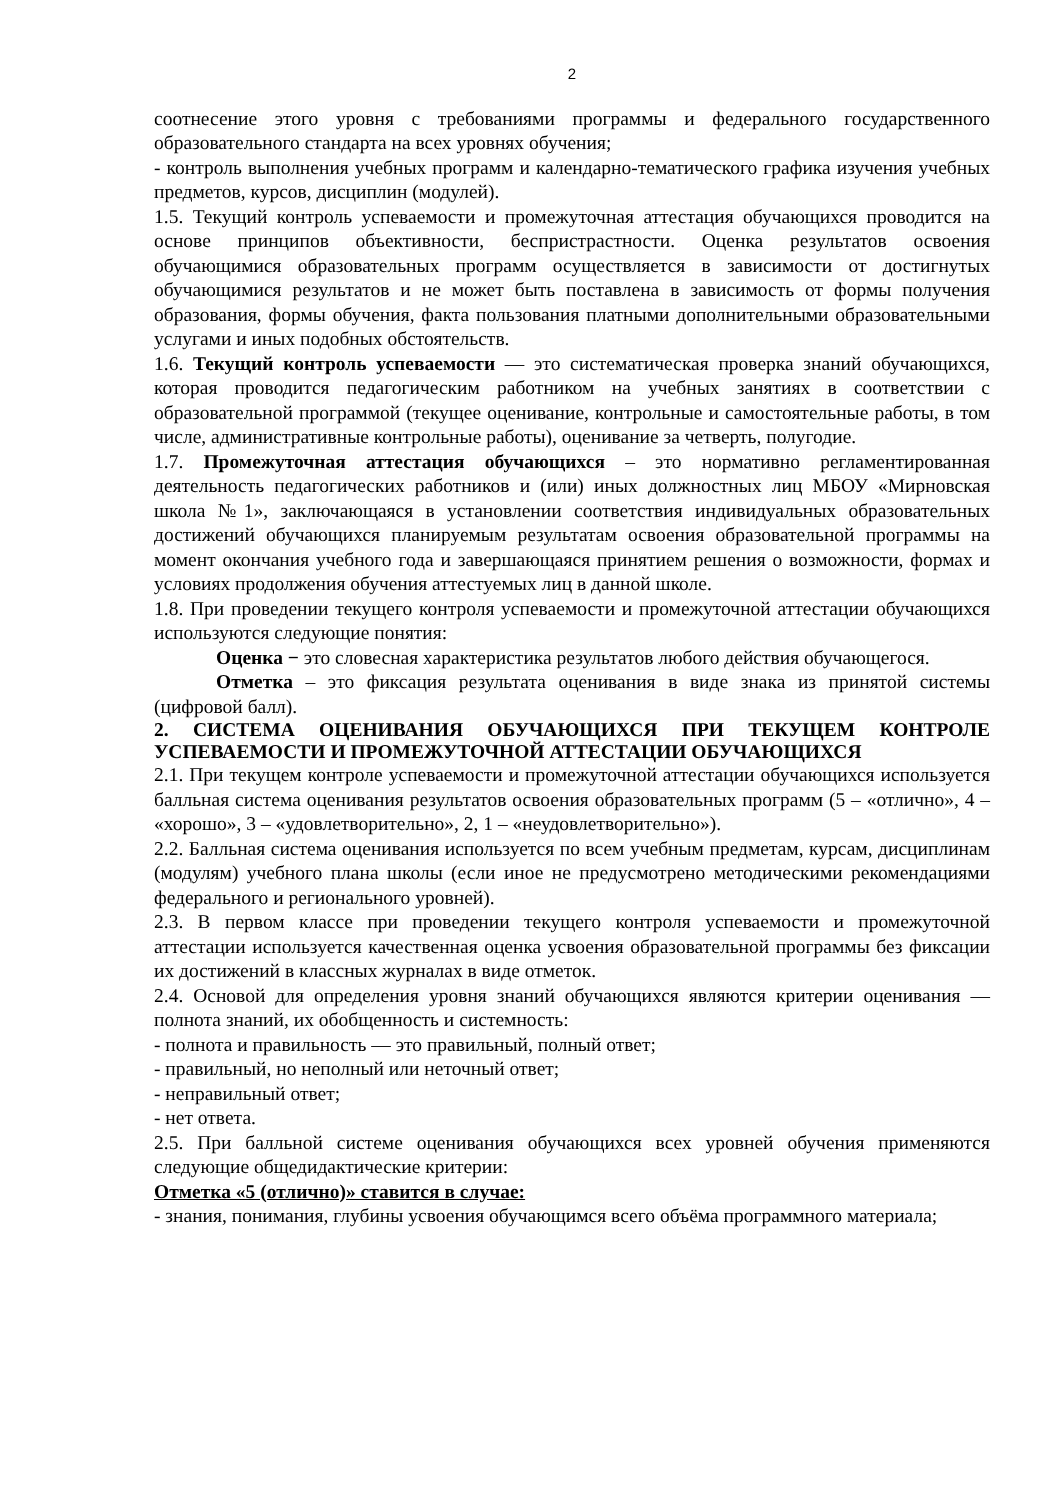2
соотнесение этого уровня с требованиями программы и федерального государственного образовательного стандарта на всех уровнях обучения;
- контроль выполнения учебных программ и календарно-тематического графика изучения учебных предметов, курсов, дисциплин (модулей).
1.5. Текущий контроль успеваемости и промежуточная аттестация обучающихся проводится на основе принципов объективности, беспристрастности. Оценка результатов освоения обучающимися образовательных программ осуществляется в зависимости от достигнутых обучающимися результатов и не может быть поставлена в зависимость от формы получения образования, формы обучения, факта пользования платными дополнительными образовательными услугами и иных подобных обстоятельств.
1.6. Текущий контроль успеваемости — это систематическая проверка знаний обучающихся, которая проводится педагогическим работником на учебных занятиях в соответствии с образовательной программой (текущее оценивание, контрольные и самостоятельные работы, в том числе, административные контрольные работы), оценивание за четверть, полугодие.
1.7. Промежуточная аттестация обучающихся – это нормативно регламентированная деятельность педагогических работников и (или) иных должностных лиц МБОУ «Мирновская школа №1», заключающаяся в установлении соответствия индивидуальных образовательных достижений обучающихся планируемым результатам освоения образовательной программы на момент окончания учебного года и завершающаяся принятием решения о возможности, формах и условиях продолжения обучения аттестуемых лиц в данной школе.
1.8. При проведении текущего контроля успеваемости и промежуточной аттестации обучающихся используются следующие понятия:
Оценка − это словесная характеристика результатов любого действия обучающегося.
Отметка – это фиксация результата оценивания в виде знака из принятой системы (цифровой балл).
2. СИСТЕМА ОЦЕНИВАНИЯ ОБУЧАЮЩИХСЯ ПРИ ТЕКУЩЕМ КОНТРОЛЕ УСПЕВАЕМОСТИ И ПРОМЕЖУТОЧНОЙ АТТЕСТАЦИИ ОБУЧАЮЩИХСЯ
2.1. При текущем контроле успеваемости и промежуточной аттестации обучающихся используется балльная система оценивания результатов освоения образовательных программ (5 – «отлично», 4 – «хорошо», 3 – «удовлетворительно», 2, 1 – «неудовлетворительно»).
2.2. Балльная система оценивания используется по всем учебным предметам, курсам, дисциплинам (модулям) учебного плана школы (если иное не предусмотрено методическими рекомендациями федерального и регионального уровней).
2.3. В первом классе при проведении текущего контроля успеваемости и промежуточной аттестации используется качественная оценка усвоения образовательной программы без фиксации их достижений в классных журналах в виде отметок.
2.4. Основой для определения уровня знаний обучающихся являются критерии оценивания — полнота знаний, их обобщенность и системность:
- полнота и правильность — это правильный, полный ответ;
- правильный, но неполный или неточный ответ;
- неправильный ответ;
- нет ответа.
2.5. При балльной системе оценивания обучающихся всех уровней обучения применяются следующие общедидактические критерии:
Отметка «5 (отлично)» ставится в случае:
- знания, понимания, глубины усвоения обучающимся всего объёма программного материала;